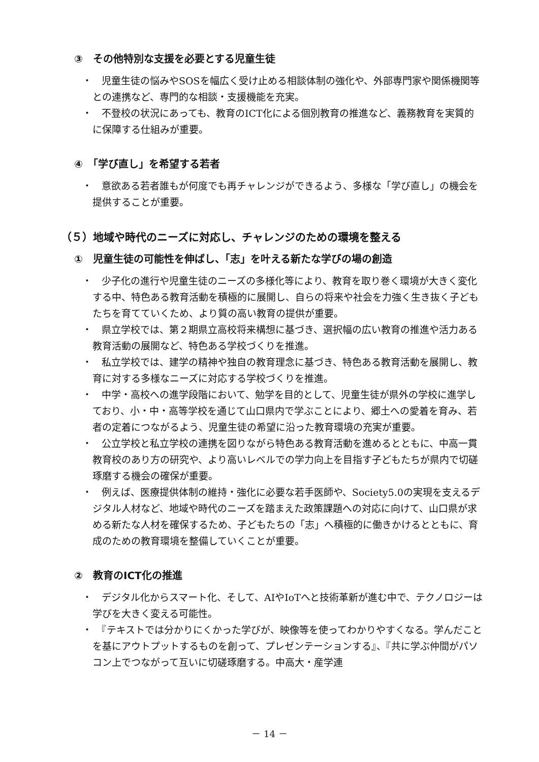③　その他特別な支援を必要とする児童生徒
・　児童生徒の悩みやSOSを幅広く受け止める相談体制の強化や、外部専門家や関係機関等との連携など、専門的な相談・支援機能を充実。
・　不登校の状況にあっても、教育のICT化による個別教育の推進など、義務教育を実質的に保障する仕組みが重要。
④　「学び直し」を希望する若者
・　意欲ある若者誰もが何度でも再チャレンジができるよう、多様な「学び直し」の機会を提供することが重要。
（５）地域や時代のニーズに対応し、チャレンジのための環境を整える
①　児童生徒の可能性を伸ばし、「志」を叶える新たな学びの場の創造
・　少子化の進行や児童生徒のニーズの多様化等により、教育を取り巻く環境が大きく変化する中、特色ある教育活動を積極的に展開し、自らの将来や社会を力強く生き抜く子どもたちを育てていくため、より質の高い教育の提供が重要。
・　県立学校では、第２期県立高校将来構想に基づき、選択幅の広い教育の推進や活力ある教育活動の展開など、特色ある学校づくりを推進。
・　私立学校では、建学の精神や独自の教育理念に基づき、特色ある教育活動を展開し、教育に対する多様なニーズに対応する学校づくりを推進。
・　中学・高校への進学段階において、勉学を目的として、児童生徒が県外の学校に進学しており、小・中・高等学校を通じて山口県内で学ぶことにより、郷土への愛着を育み、若者の定着につながるよう、児童生徒の希望に沿った教育環境の充実が重要。
・　公立学校と私立学校の連携を図りながら特色ある教育活動を進めるとともに、中高一貫教育校のあり方の研究や、より高いレベルでの学力向上を目指す子どもたちが県内で切磋琢磨する機会の確保が重要。
・　例えば、医療提供体制の維持・強化に必要な若手医師や、Society5.0の実現を支えるデジタル人材など、地域や時代のニーズを踏まえた政策課題への対応に向けて、山口県が求める新たな人材を確保するため、子どもたちの「志」へ積極的に働きかけるとともに、育成のための教育環境を整備していくことが重要。
②　教育のICT化の推進
・　デジタル化からスマート化、そして、AIやIoTへと技術革新が進む中で、テクノロジーは学びを大きく変える可能性。
・　『テキストでは分かりにくかった学びが、映像等を使ってわかりやすくなる。学んだことを基にアウトプットするものを創って、プレゼンテーションする』、『共に学ぶ仲間がパソコン上でつながって互いに切磋琢磨する。中高大・産学連
－ 14 －